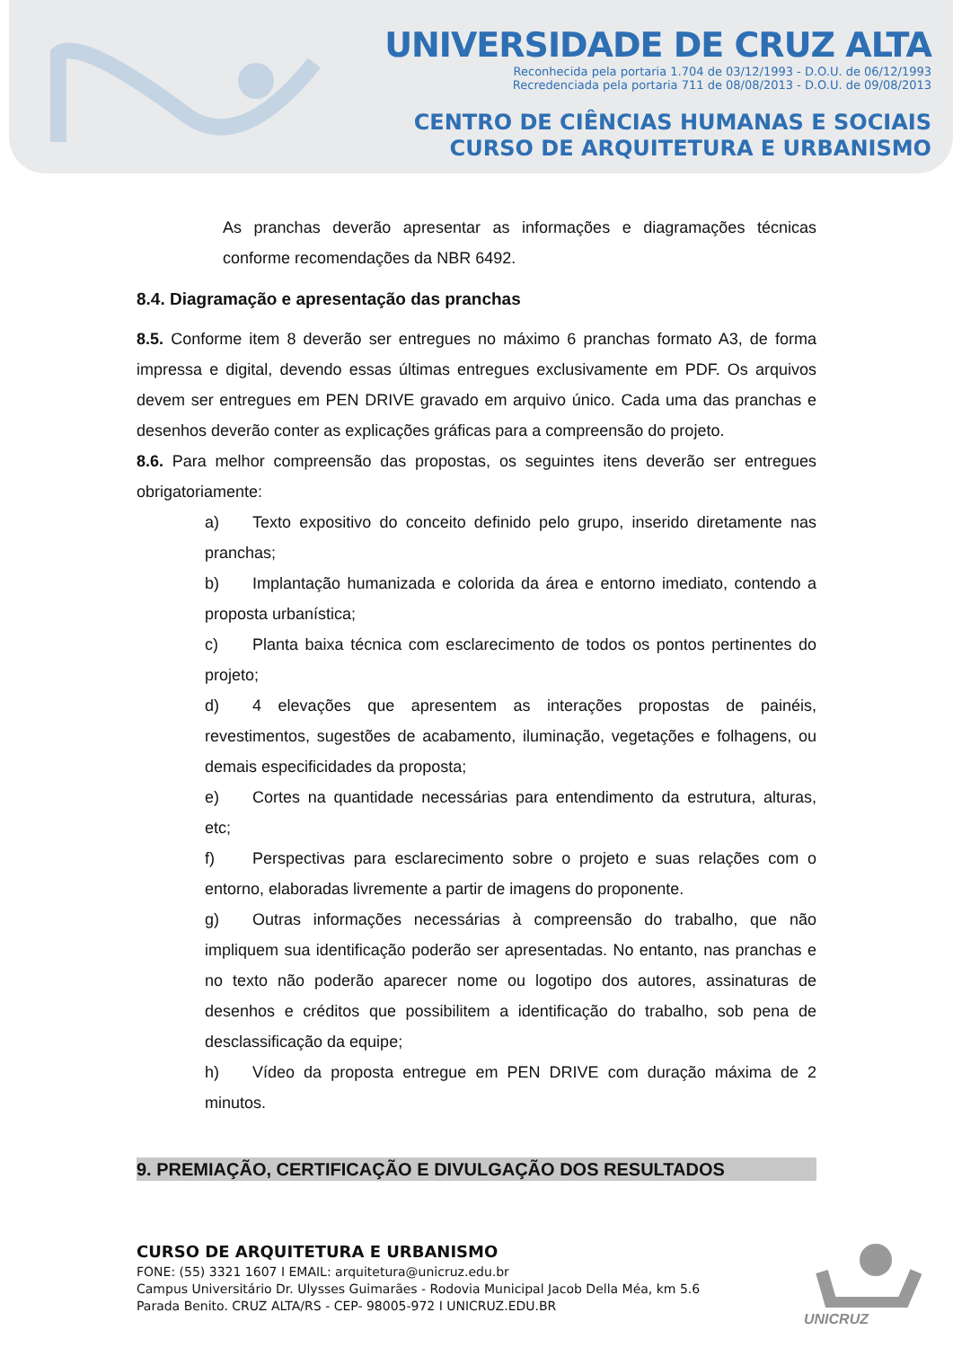UNIVERSIDADE DE CRUZ ALTA
Reconhecida pela portaria 1.704 de 03/12/1993 - D.O.U. de 06/12/1993
Recredenciada pela portaria 711 de 08/08/2013 - D.O.U. de 09/08/2013
CENTRO DE CIÊNCIAS HUMANAS E SOCIAIS
CURSO DE ARQUITETURA E URBANISMO
As pranchas deverão apresentar as informações e diagramações técnicas conforme recomendações da NBR 6492.
8.4. Diagramação e apresentação das pranchas
8.5. Conforme item 8 deverão ser entregues no máximo 6 pranchas formato A3, de forma impressa e digital, devendo essas últimas entregues exclusivamente em PDF. Os arquivos devem ser entregues em PEN DRIVE gravado em arquivo único. Cada uma das pranchas e desenhos deverão conter as explicações gráficas para a compreensão do projeto.
8.6. Para melhor compreensão das propostas, os seguintes itens deverão ser entregues obrigatoriamente:
a) Texto expositivo do conceito definido pelo grupo, inserido diretamente nas pranchas;
b) Implantação humanizada e colorida da área e entorno imediato, contendo a proposta urbanística;
c) Planta baixa técnica com esclarecimento de todos os pontos pertinentes do projeto;
d) 4 elevações que apresentem as interações propostas de painéis, revestimentos, sugestões de acabamento, iluminação, vegetações e folhagens, ou demais especificidades da proposta;
e) Cortes na quantidade necessárias para entendimento da estrutura, alturas, etc;
f) Perspectivas para esclarecimento sobre o projeto e suas relações com o entorno, elaboradas livremente a partir de imagens do proponente.
g) Outras informações necessárias à compreensão do trabalho, que não impliquem sua identificação poderão ser apresentadas. No entanto, nas pranchas e no texto não poderão aparecer nome ou logotipo dos autores, assinaturas de desenhos e créditos que possibilitem a identificação do trabalho, sob pena de desclassificação da equipe;
h) Vídeo da proposta entregue em PEN DRIVE com duração máxima de 2 minutos.
9. PREMIAÇÃO, CERTIFICAÇÃO E DIVULGAÇÃO DOS RESULTADOS
CURSO DE ARQUITETURA E URBANISMO
FONE: (55) 3321 1607 I EMAIL: arquitetura@unicruz.edu.br
Campus Universitário Dr. Ulysses Guimarães - Rodovia Municipal Jacob Della Méa, km 5.6
Parada Benito. CRUZ ALTA/RS - CEP- 98005-972 I UNICRUZ.EDU.BR
UNICRUZ